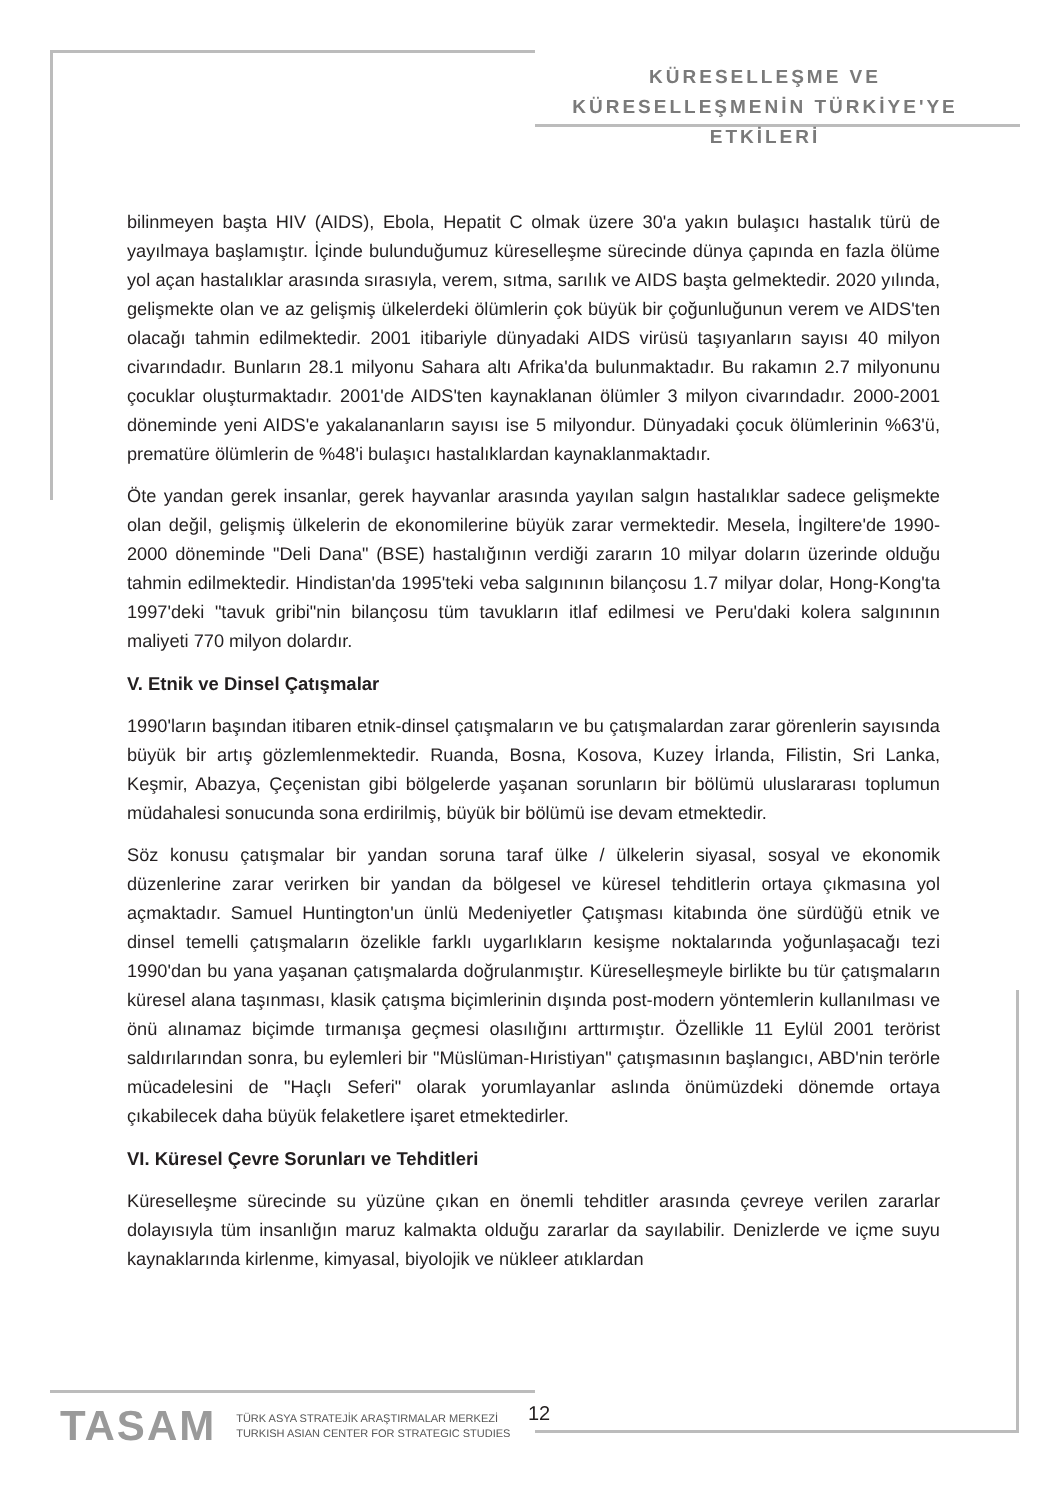KÜRESELLEŞME VE
KÜRESELLEŞMENİN TÜRKİYE'YE ETKİLERİ
bilinmeyen başta HIV (AIDS), Ebola, Hepatit C olmak üzere 30'a yakın bulaşıcı hastalık türü de yayılmaya başlamıştır. İçinde bulunduğumuz küreselleşme sürecinde dünya çapında en fazla ölüme yol açan hastalıklar arasında sırasıyla, verem, sıtma, sarılık ve AIDS başta gelmektedir. 2020 yılında, gelişmekte olan ve az gelişmiş ülkelerdeki ölümlerin çok büyük bir çoğunluğunun verem ve AIDS'ten olacağı tahmin edilmektedir. 2001 itibariyle dünyadaki AIDS virüsü taşıyanların sayısı 40 milyon civarındadır. Bunların 28.1 milyonu Sahara altı Afrika'da bulunmaktadır. Bu rakamın 2.7 milyonunu çocuklar oluşturmaktadır. 2001'de AIDS'ten kaynaklanan ölümler 3 milyon civarındadır. 2000-2001 döneminde yeni AIDS'e yakalananların sayısı ise 5 milyondur. Dünyadaki çocuk ölümlerinin %63'ü, prematüre ölümlerin de %48'i bulaşıcı hastalıklardan kaynaklanmaktadır.
Öte yandan gerek insanlar, gerek hayvanlar arasında yayılan salgın hastalıklar sadece gelişmekte olan değil, gelişmiş ülkelerin de ekonomilerine büyük zarar vermektedir. Mesela, İngiltere'de 1990-2000 döneminde "Deli Dana" (BSE) hastalığının verdiği zararın 10 milyar doların üzerinde olduğu tahmin edilmektedir. Hindistan'da 1995'teki veba salgınının bilançosu 1.7 milyar dolar, Hong-Kong'ta 1997'deki "tavuk gribi"nin bilançosu tüm tavukların itlaf edilmesi ve Peru'daki kolera salgınının maliyeti 770 milyon dolardır.
V. Etnik ve Dinsel Çatışmalar
1990'ların başından itibaren etnik-dinsel çatışmaların ve bu çatışmalardan zarar görenlerin sayısında büyük bir artış gözlemlenmektedir. Ruanda, Bosna, Kosova, Kuzey İrlanda, Filistin, Sri Lanka, Keşmir, Abazya, Çeçenistan gibi bölgelerde yaşanan sorunların bir bölümü uluslararası toplumun müdahalesi sonucunda sona erdirilmiş, büyük bir bölümü ise devam etmektedir.
Söz konusu çatışmalar bir yandan soruna taraf ülke / ülkelerin siyasal, sosyal ve ekonomik düzenlerine zarar verirken bir yandan da bölgesel ve küresel tehditlerin ortaya çıkmasına yol açmaktadır. Samuel Huntington'un ünlü Medeniyetler Çatışması kitabında öne sürdüğü etnik ve dinsel temelli çatışmaların özelikle farklı uygarlıkların kesişme noktalarında yoğunlaşacağı tezi 1990'dan bu yana yaşanan çatışmalarda doğrulanmıştır. Küreselleşmeyle birlikte bu tür çatışmaların küresel alana taşınması, klasik çatışma biçimlerinin dışında post-modern yöntemlerin kullanılması ve önü alınamaz biçimde tırmanışa geçmesi olasılığını arttırmıştır. Özellikle 11 Eylül 2001 terörist saldırılarından sonra, bu eylemleri bir "Müslüman-Hıristiyan" çatışmasının başlangıcı, ABD'nin terörle mücadelesini de "Haçlı Seferi" olarak yorumlayanlar aslında önümüzdeki dönemde ortaya çıkabilecek daha büyük felaketlere işaret etmektedirler.
VI. Küresel Çevre Sorunları ve Tehditleri
Küreselleşme sürecinde su yüzüne çıkan en önemli tehditler arasında çevreye verilen zararlar dolayısıyla tüm insanlığın maruz kalmakta olduğu zararlar da sayılabilir. Denizlerde ve içme suyu kaynaklarında kirlenme, kimyasal, biyolojik ve nükleer atıklardan
TASAM TÜRK ASYA STRATEJİK ARAŞTIRMALAR MERKEZİ
TURKISH ASIAN CENTER FOR STRATEGIC STUDIES
12